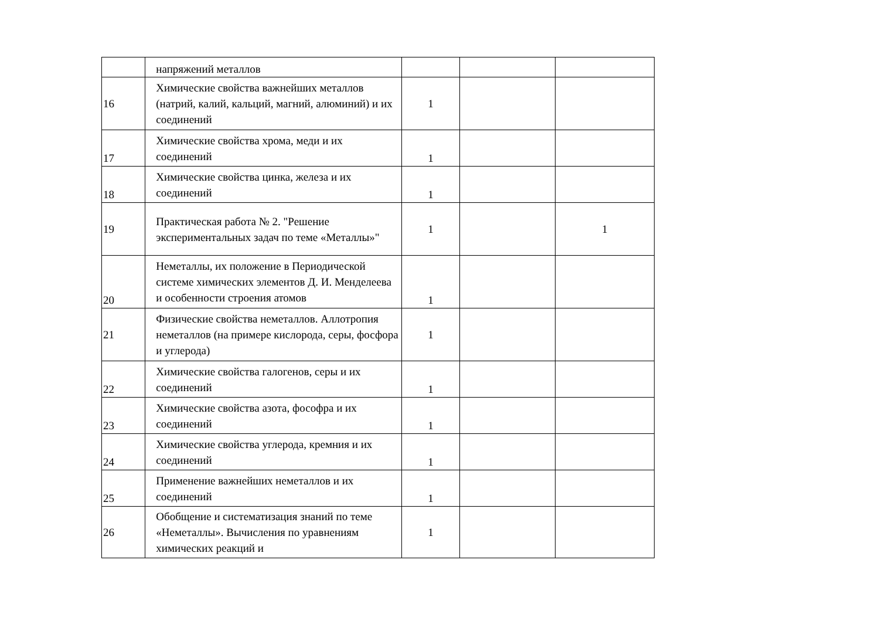| | напряжений металлов | | | |
| 16 | Химические свойства важнейших металлов (натрий, калий, кальций, магний, алюминий) и их соединений | 1 | | |
| 17 | Химические свойства хрома, меди и их соединений | 1 | | |
| 18 | Химические свойства цинка, железа и их соединений | 1 | | |
| 19 | Практическая работа № 2. "Решение экспериментальных задач по теме «Металлы»" | 1 | | 1 |
| 20 | Неметаллы, их положение в Периодической системе химических элементов Д. И. Менделеева и особенности строения атомов | 1 | | |
| 21 | Физические свойства неметаллов. Аллотропия неметаллов (на примере кислорода, серы, фосфора и углерода) | 1 | | |
| 22 | Химические свойства галогенов, серы и их соединений | 1 | | |
| 23 | Химические свойства азота, фософра и их соединений | 1 | | |
| 24 | Химические свойства углерода, кремния и их соединений | 1 | | |
| 25 | Применение важнейших неметаллов и их соединений | 1 | | |
| 26 | Обобщение и систематизация знаний по теме «Неметаллы». Вычисления по уравнениям химических реакций и | 1 | | |